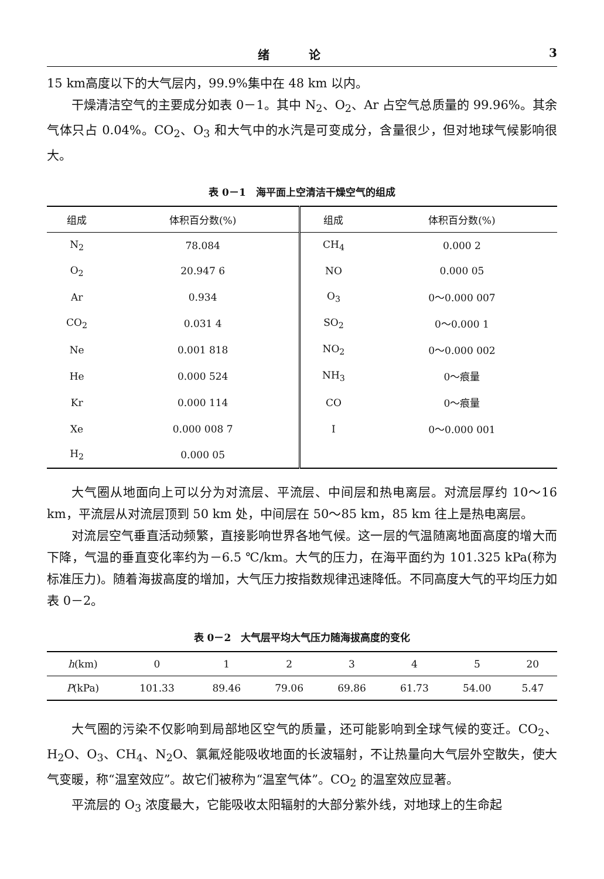绪 论 3
15 km高度以下的大气层内，99.9%集中在 48 km 以内。
干燥清洁空气的主要成分如表 0－1。其中 N<sub>2</sub>、O<sub>2</sub>、Ar 占空气总质量的 99.96%。其余气体只占 0.04%。CO<sub>2</sub>、O<sub>3</sub> 和大气中的水汽是可变成分，含量很少，但对地球气候影响很大。
表 0－1　海平面上空清洁干燥空气的组成
| 组成 | 体积百分数(%) | 组成 | 体积百分数(%) |
| --- | --- | --- | --- |
| N<sub>2</sub> | 78.084 | CH<sub>4</sub> | 0.000 2 |
| O<sub>2</sub> | 20.947 6 | NO | 0.000 05 |
| Ar | 0.934 | O<sub>3</sub> | 0～0.000 007 |
| CO<sub>2</sub> | 0.031 4 | SO<sub>2</sub> | 0～0.000 1 |
| Ne | 0.001 818 | NO<sub>2</sub> | 0～0.000 002 |
| He | 0.000 524 | NH<sub>3</sub> | 0～痕量 |
| Kr | 0.000 114 | CO | 0～痕量 |
| Xe | 0.000 008 7 | I | 0～0.000 001 |
| H<sub>2</sub> | 0.000 05 | | |
大气圈从地面向上可以分为对流层、平流层、中间层和热电离层。对流层厚约 10～16 km，平流层从对流层顶到 50 km 处，中间层在 50～85 km，85 km 往上是热电离层。
对流层空气垂直活动频繁，直接影响世界各地气候。这一层的气温随离地面高度的增大而下降，气温的垂直变化率约为－6.5 ℃/km。大气的压力，在海平面约为 101.325 kPa(称为标准压力)。随着海拔高度的增加，大气压力按指数规律迅速降低。不同高度大气的平均压力如表 0－2。
表 0－2　大气层平均大气压力随海拔高度的变化
| h (km) | 0 | 1 | 2 | 3 | 4 | 5 | 20 |
| --- | --- | --- | --- | --- | --- | --- | --- |
| P (kPa) | 101.33 | 89.46 | 79.06 | 69.86 | 61.73 | 54.00 | 5.47 |
大气圈的污染不仅影响到局部地区空气的质量，还可能影响到全球气候的变迁。CO<sub>2</sub>、H<sub>2</sub>O、O<sub>3</sub>、CH<sub>4</sub>、N<sub>2</sub>O、氯氟烃能吸收地面的长波辐射，不让热量向大气层外空散失，使大气变暖，称“温室效应”。故它们被称为“温室气体”。CO<sub>2</sub> 的温室效应显著。
平流层的 O<sub>3</sub> 浓度最大，它能吸收太阳辐射的大部分紫外线，对地球上的生命起